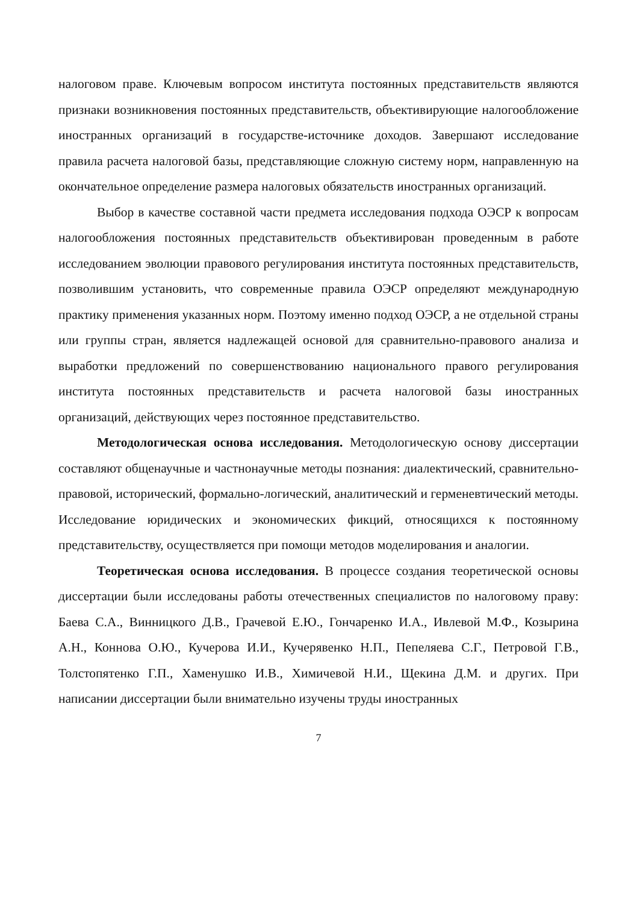налоговом праве. Ключевым вопросом института постоянных представительств являются признаки возникновения постоянных представительств, объективирующие налогообложение иностранных организаций в государстве-источнике доходов. Завершают исследование правила расчета налоговой базы, представляющие сложную систему норм, направленную на окончательное определение размера налоговых обязательств иностранных организаций.
Выбор в качестве составной части предмета исследования подхода ОЭСР к вопросам налогообложения постоянных представительств объективирован проведенным в работе исследованием эволюции правового регулирования института постоянных представительств, позволившим установить, что современные правила ОЭСР определяют международную практику применения указанных норм. Поэтому именно подход ОЭСР, а не отдельной страны или группы стран, является надлежащей основой для сравнительно-правового анализа и выработки предложений по совершенствованию национального правого регулирования института постоянных представительств и расчета налоговой базы иностранных организаций, действующих через постоянное представительство.
Методологическая основа исследования. Методологическую основу диссертации составляют общенаучные и частнонаучные методы познания: диалектический, сравнительно-правовой, исторический, формально-логический, аналитический и герменевтический методы. Исследование юридических и экономических фикций, относящихся к постоянному представительству, осуществляется при помощи методов моделирования и аналогии.
Теоретическая основа исследования. В процессе создания теоретической основы диссертации были исследованы работы отечественных специалистов по налоговому праву: Баева С.А., Винницкого Д.В., Грачевой Е.Ю., Гончаренко И.А., Ивлевой М.Ф., Козырина А.Н., Коннова О.Ю., Кучерова И.И., Кучерявенко Н.П., Пепеляева С.Г., Петровой Г.В., Толстопятенко Г.П., Хаменушко И.В., Химичевой Н.И., Щекина Д.М. и других. При написании диссертации были внимательно изучены труды иностранных
7